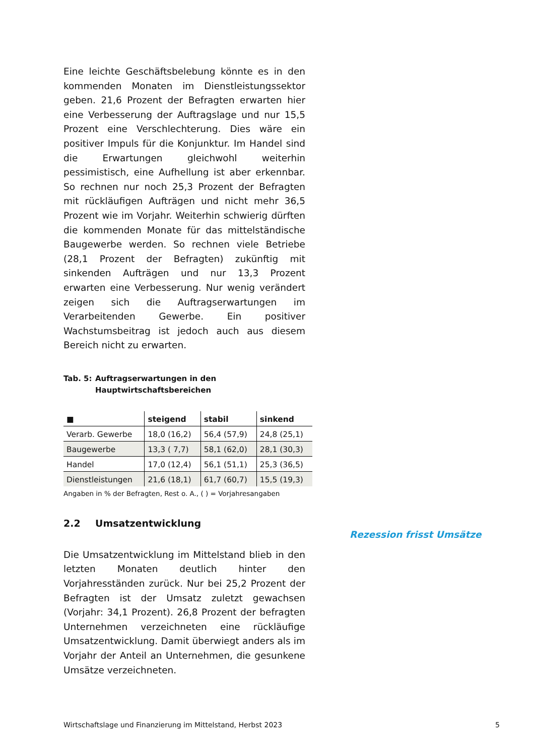Eine leichte Geschäftsbelebung könnte es in den kommenden Monaten im Dienstleistungssektor geben. 21,6 Prozent der Befragten erwarten hier eine Verbesserung der Auftragslage und nur 15,5 Prozent eine Verschlechterung. Dies wäre ein positiver Impuls für die Konjunktur. Im Handel sind die Erwartungen gleichwohl weiterhin pessimistisch, eine Aufhellung ist aber erkennbar. So rechnen nur noch 25,3 Prozent der Befragten mit rückläufigen Aufträgen und nicht mehr 36,5 Prozent wie im Vorjahr. Weiterhin schwierig dürften die kommenden Monate für das mittelständische Baugewerbe werden. So rechnen viele Betriebe (28,1 Prozent der Befragten) zukünftig mit sinkenden Aufträgen und nur 13,3 Prozent erwarten eine Verbesserung. Nur wenig verändert zeigen sich die Auftragserwartungen im Verarbeitenden Gewerbe. Ein positiver Wachstumsbeitrag ist jedoch auch aus diesem Bereich nicht zu erwarten.
Tab. 5: Auftragserwartungen in den
Hauptwirtschaftsbereichen
| ■ | steigend | stabil | sinkend |
| --- | --- | --- | --- |
| Verarb. Gewerbe | 18,0 (16,2) | 56,4 (57,9) | 24,8 (25,1) |
| Baugewerbe | 13,3 ( 7,7) | 58,1 (62,0) | 28,1 (30,3) |
| Handel | 17,0 (12,4) | 56,1 (51,1) | 25,3 (36,5) |
| Dienstleistungen | 21,6 (18,1) | 61,7 (60,7) | 15,5 (19,3) |
Angaben in % der Befragten, Rest o. A., ( ) = Vorjahresangaben
2.2 Umsatzentwicklung
Die Umsatzentwicklung im Mittelstand blieb in den letzten Monaten deutlich hinter den Vorjahresständen zurück. Nur bei 25,2 Prozent der Befragten ist der Umsatz zuletzt gewachsen (Vorjahr: 34,1 Prozent). 26,8 Prozent der befragten Unternehmen verzeichneten eine rückläufige Umsatzentwicklung. Damit überwiegt anders als im Vorjahr der Anteil an Unternehmen, die gesunkene Umsätze verzeichneten.
Rezession frisst Umsätze
Wirtschaftslage und Finanzierung im Mittelstand, Herbst 2023 5